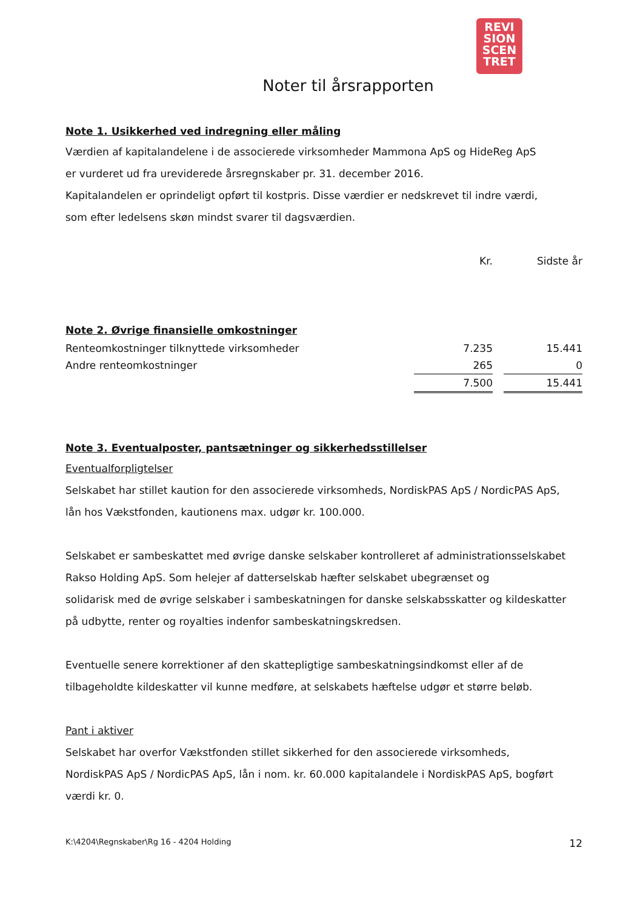REVI
SION
SCEN
TRET
Noter til årsrapporten
Note 1. Usikkerhed ved indregning eller måling
Værdien af kapitalandelene i de associerede virksomheder Mammona ApS og HideReg ApS
er vurderet ud fra ureviderede årsregnskaber pr. 31. december 2016.
Kapitalandelen er oprindeligt opført til kostpris. Disse værdier er nedskrevet til indre værdi,
som efter ledelsens skøn mindst svarer til dagsværdien.
| | Kr. | | Sidste år |
Note 2. Øvrige finansielle omkostninger
| Renteomkostninger tilknyttede virksomheder | 7.235 | | 15.441 |
| Andre renteomkostninger | 265 | | 0 |
| | 7.500 | | 15.441 |
Note 3. Eventualposter, pantsætninger og sikkerhedsstillelser
Eventualforpligtelser
Selskabet har stillet kaution for den associerede virksomheds, NordiskPAS ApS / NordicPAS ApS,
lån hos Vækstfonden, kautionens max. udgør kr. 100.000.
Selskabet er sambeskattet med øvrige danske selskaber kontrolleret af administrationsselskabet
Rakso Holding ApS. Som helejer af datterselskab hæfter selskabet ubegrænset og
solidarisk med de øvrige selskaber i sambeskatningen for danske selskabsskatter og kildeskatter
på udbytte, renter og royalties indenfor sambeskatningskredsen.
Eventuelle senere korrektioner af den skattepligtige sambeskatningsindkomst eller af de
tilbageholdte kildeskatter vil kunne medføre, at selskabets hæftelse udgør et større beløb.
Pant i aktiver
Selskabet har overfor Vækstfonden stillet sikkerhed for den associerede virksomheds,
NordiskPAS ApS / NordicPAS ApS, lån i nom. kr. 60.000 kapitalandele i NordiskPAS ApS, bogført
værdi kr. 0.
K:\4204\Regnskaber\Rg 16 - 4204 Holding 12